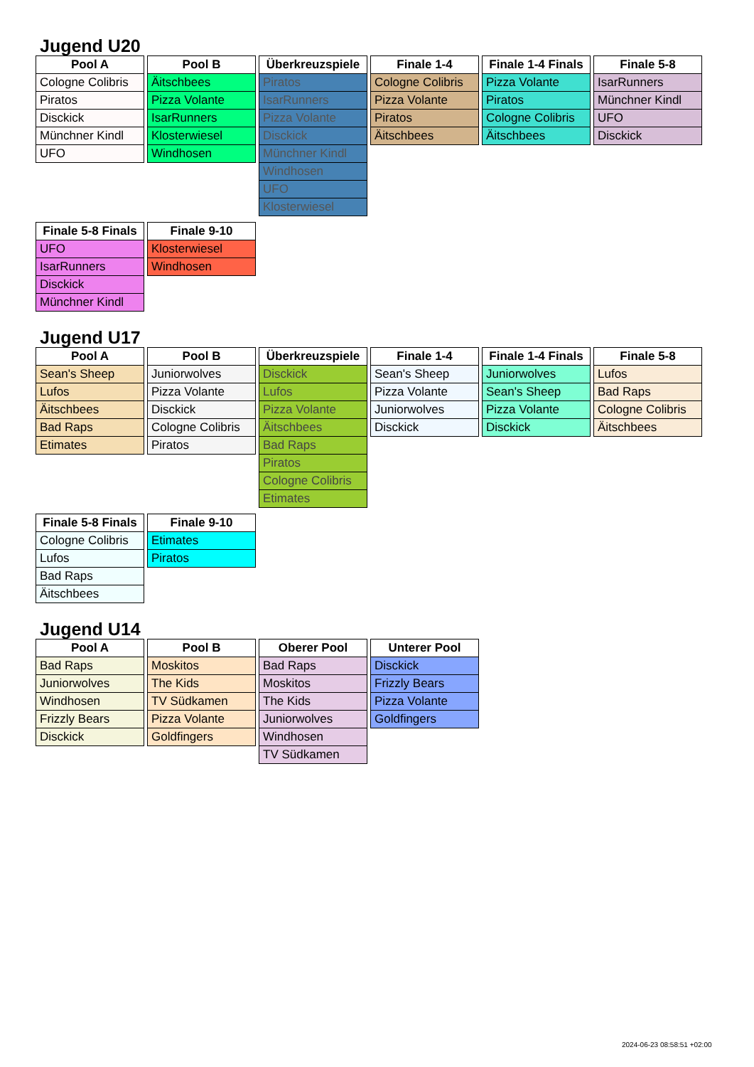Jugend U20
| Pool A |
| --- |
| Cologne Colibris |
| Piratos |
| Disckick |
| Münchner Kindl |
| UFO |
| Pool B |
| --- |
| Äitschbees |
| Pizza Volante |
| IsarRunners |
| Klosterwiesel |
| Windhosen |
| Überkreuzspiele |
| --- |
| Piratos |
| IsarRunners |
| Pizza Volante |
| Disckick |
| Münchner Kindl |
| Windhosen |
| UFO |
| Klosterwiesel |
| Finale 1-4 |
| --- |
| Cologne Colibris |
| Pizza Volante |
| Piratos |
| Äitschbees |
| Finale 1-4 Finals |
| --- |
| Pizza Volante |
| Piratos |
| Cologne Colibris |
| Äitschbees |
| Finale 5-8 |
| --- |
| IsarRunners |
| Münchner Kindl |
| UFO |
| Disckick |
| Finale 5-8 Finals |
| --- |
| UFO |
| IsarRunners |
| Disckick |
| Münchner Kindl |
| Finale 9-10 |
| --- |
| Klosterwiesel |
| Windhosen |
Jugend U17
| Pool A |
| --- |
| Sean's Sheep |
| Lufos |
| Äitschbees |
| Bad Raps |
| Etimates |
| Pool B |
| --- |
| Juniorwolves |
| Pizza Volante |
| Disckick |
| Cologne Colibris |
| Piratos |
| Überkreuzspiele |
| --- |
| Disckick |
| Lufos |
| Pizza Volante |
| Äitschbees |
| Bad Raps |
| Piratos |
| Cologne Colibris |
| Etimates |
| Finale 1-4 |
| --- |
| Sean's Sheep |
| Pizza Volante |
| Juniorwolves |
| Disckick |
| Finale 1-4 Finals |
| --- |
| Juniorwolves |
| Sean's Sheep |
| Pizza Volante |
| Disckick |
| Finale 5-8 |
| --- |
| Lufos |
| Bad Raps |
| Cologne Colibris |
| Äitschbees |
| Finale 5-8 Finals |
| --- |
| Cologne Colibris |
| Lufos |
| Bad Raps |
| Äitschbees |
| Finale 9-10 |
| --- |
| Etimates |
| Piratos |
Jugend U14
| Pool A |
| --- |
| Bad Raps |
| Juniorwolves |
| Windhosen |
| Frizzly Bears |
| Disckick |
| Pool B |
| --- |
| Moskitos |
| The Kids |
| TV Südkamen |
| Pizza Volante |
| Goldfingers |
| Oberer Pool |
| --- |
| Bad Raps |
| Moskitos |
| The Kids |
| Juniorwolves |
| Windhosen |
| TV Südkamen |
| Unterer Pool |
| --- |
| Disckick |
| Frizzly Bears |
| Pizza Volante |
| Goldfingers |
2024-06-23 08:58:51 +02:00